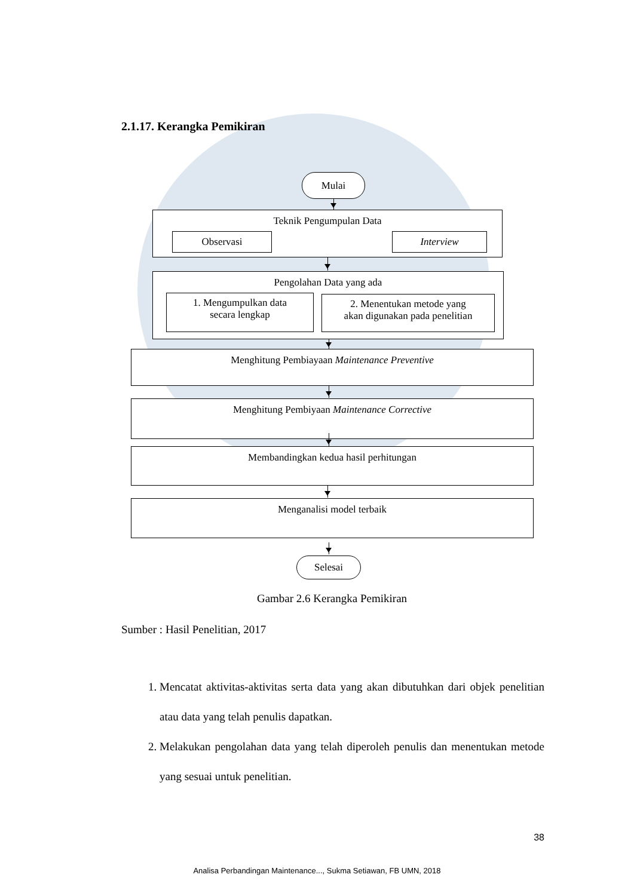2.1.17. Kerangka Pemikiran
Mulai
Teknik Pengumpulan Data
Observasi Interview
Pengolahan Data yang ada
1. Mengumpulkan data
secara lengkap
2. Menentukan metode yang
akan digunakan pada penelitian
Menghitung Pembiayaan Maintenance Preventive
Menghitung Pembiyaan Maintenance Corrective
Membandingkan kedua hasil perhitungan
Menganalisi model terbaik
Selesai
Gambar 2.6 Kerangka Pemikiran
Sumber : Hasil Penelitian, 2017
1. Mencatat aktivitas-aktivitas serta data yang akan dibutuhkan dari objek penelitian atau data yang telah penulis dapatkan.
2. Melakukan pengolahan data yang telah diperoleh penulis dan menentukan metode yang sesuai untuk penelitian.
38
Analisa Perbandingan Maintenance..., Sukma Setiawan, FB UMN, 2018